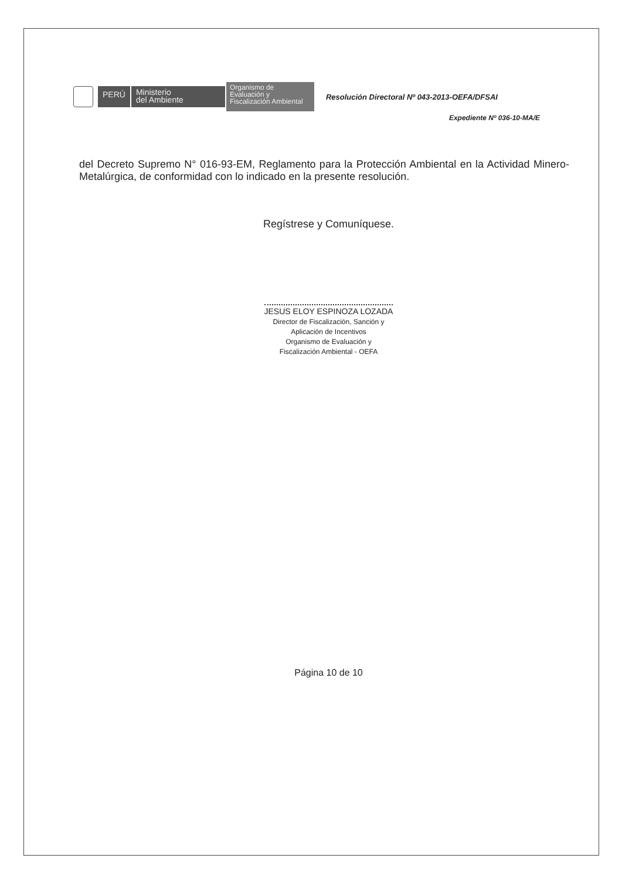PERÚ
Ministerio
del Ambiente
Organismo de
Evaluación y
Fiscalización Ambiental
Resolución Directoral Nº 043-2013-OEFA/DFSAI
Expediente Nº 036-10-MA/E
del Decreto Supremo N° 016-93-EM, Reglamento para la Protección Ambiental en la Actividad Minero-Metalúrgica, de conformidad con lo indicado en la presente resolución.
Regístrese y Comuníquese.
JESUS ELOY ESPINOZA LOZADA
Director de Fiscalización, Sanción y
Aplicación de Incentivos
Organismo de Evaluación y
Fiscalización Ambiental - OEFA
Página 10 de 10